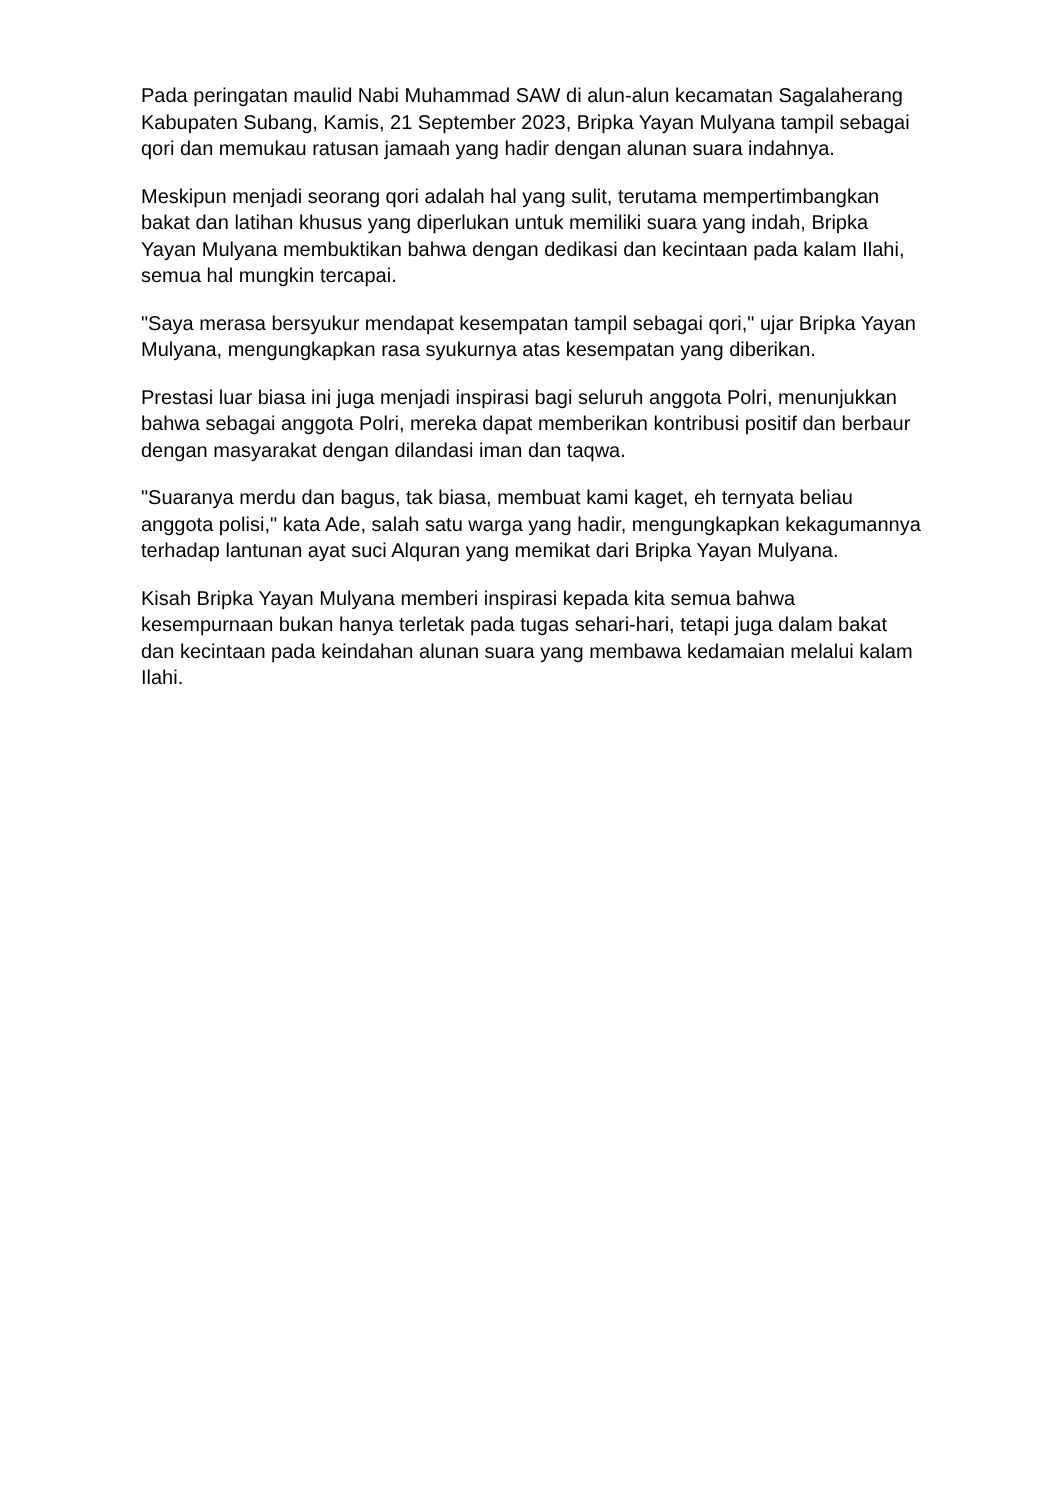Pada peringatan maulid Nabi Muhammad SAW di alun-alun kecamatan Sagalaherang Kabupaten Subang, Kamis, 21 September 2023, Bripka Yayan Mulyana tampil sebagai qori dan memukau ratusan jamaah yang hadir dengan alunan suara indahnya.
Meskipun menjadi seorang qori adalah hal yang sulit, terutama mempertimbangkan bakat dan latihan khusus yang diperlukan untuk memiliki suara yang indah, Bripka Yayan Mulyana membuktikan bahwa dengan dedikasi dan kecintaan pada kalam Ilahi, semua hal mungkin tercapai.
"Saya merasa bersyukur mendapat kesempatan tampil sebagai qori," ujar Bripka Yayan Mulyana, mengungkapkan rasa syukurnya atas kesempatan yang diberikan.
Prestasi luar biasa ini juga menjadi inspirasi bagi seluruh anggota Polri, menunjukkan bahwa sebagai anggota Polri, mereka dapat memberikan kontribusi positif dan berbaur dengan masyarakat dengan dilandasi iman dan taqwa.
"Suaranya merdu dan bagus, tak biasa, membuat kami kaget, eh ternyata beliau anggota polisi," kata Ade, salah satu warga yang hadir, mengungkapkan kekagumannya terhadap lantunan ayat suci Alquran yang memikat dari Bripka Yayan Mulyana.
Kisah Bripka Yayan Mulyana memberi inspirasi kepada kita semua bahwa kesempurnaan bukan hanya terletak pada tugas sehari-hari, tetapi juga dalam bakat dan kecintaan pada keindahan alunan suara yang membawa kedamaian melalui kalam Ilahi.